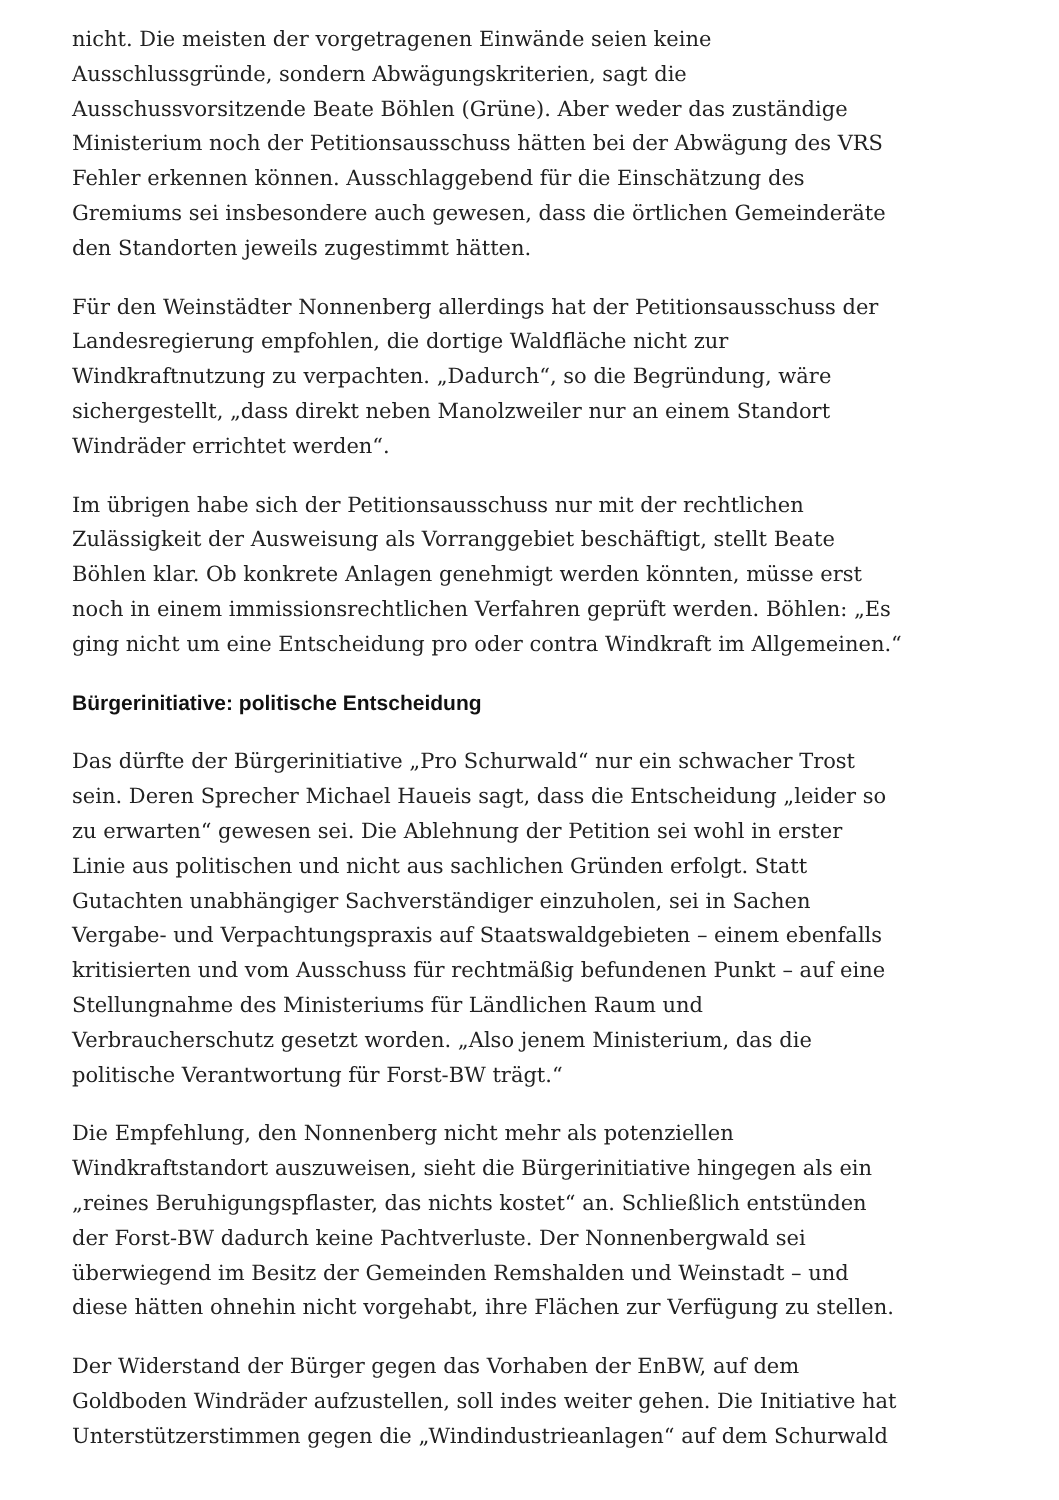nicht. Die meisten der vorgetragenen Einwände seien keine Ausschlussgründe, sondern Abwägungskriterien, sagt die Ausschussvorsitzende Beate Böhlen (Grüne). Aber weder das zuständige Ministerium noch der Petitionsausschuss hätten bei der Abwägung des VRS Fehler erkennen können. Ausschlaggebend für die Einschätzung des Gremiums sei insbesondere auch gewesen, dass die örtlichen Gemeinderäte den Standorten jeweils zugestimmt hätten.
Für den Weinstädter Nonnenberg allerdings hat der Petitionsausschuss der Landesregierung empfohlen, die dortige Waldfläche nicht zur Windkraftnutzung zu verpachten. „Dadurch“, so die Begründung, wäre sichergestellt, „dass direkt neben Manolzweiler nur an einem Standort Windräder errichtet werden“.
Im übrigen habe sich der Petitionsausschuss nur mit der rechtlichen Zulässigkeit der Ausweisung als Vorranggebiet beschäftigt, stellt Beate Böhlen klar. Ob konkrete Anlagen genehmigt werden könnten, müsse erst noch in einem immissionsrechtlichen Verfahren geprüft werden. Böhlen: „Es ging nicht um eine Entscheidung pro oder contra Windkraft im Allgemeinen.“
Bürgerinitiative: politische Entscheidung
Das dürfte der Bürgerinitiative „Pro Schurwald“ nur ein schwacher Trost sein. Deren Sprecher Michael Haueis sagt, dass die Entscheidung „leider so zu erwarten“ gewesen sei. Die Ablehnung der Petition sei wohl in erster Linie aus politischen und nicht aus sachlichen Gründen erfolgt. Statt Gutachten unabhängiger Sachverständiger einzuholen, sei in Sachen Vergabe- und Verpachtungspraxis auf Staatswaldgebieten – einem ebenfalls kritisierten und vom Ausschuss für rechtmäßig befundenen Punkt – auf eine Stellungnahme des Ministeriums für Ländlichen Raum und Verbraucherschutz gesetzt worden. „Also jenem Ministerium, das die politische Verantwortung für Forst-BW trägt.“
Die Empfehlung, den Nonnenberg nicht mehr als potenziellen Windkraftstandort auszuweisen, sieht die Bürgerinitiative hingegen als ein „reines Beruhigungspflaster, das nichts kostet“ an. Schließlich entstünden der Forst-BW dadurch keine Pachtverluste. Der Nonnenbergwald sei überwiegend im Besitz der Gemeinden Remshalden und Weinstadt – und diese hätten ohnehin nicht vorgehabt, ihre Flächen zur Verfügung zu stellen.
Der Widerstand der Bürger gegen das Vorhaben der EnBW, auf dem Goldboden Windräder aufzustellen, soll indes weiter gehen. Die Initiative hat Unterstützerstimmen gegen die „Windindustrieanlagen“ auf dem Schurwald